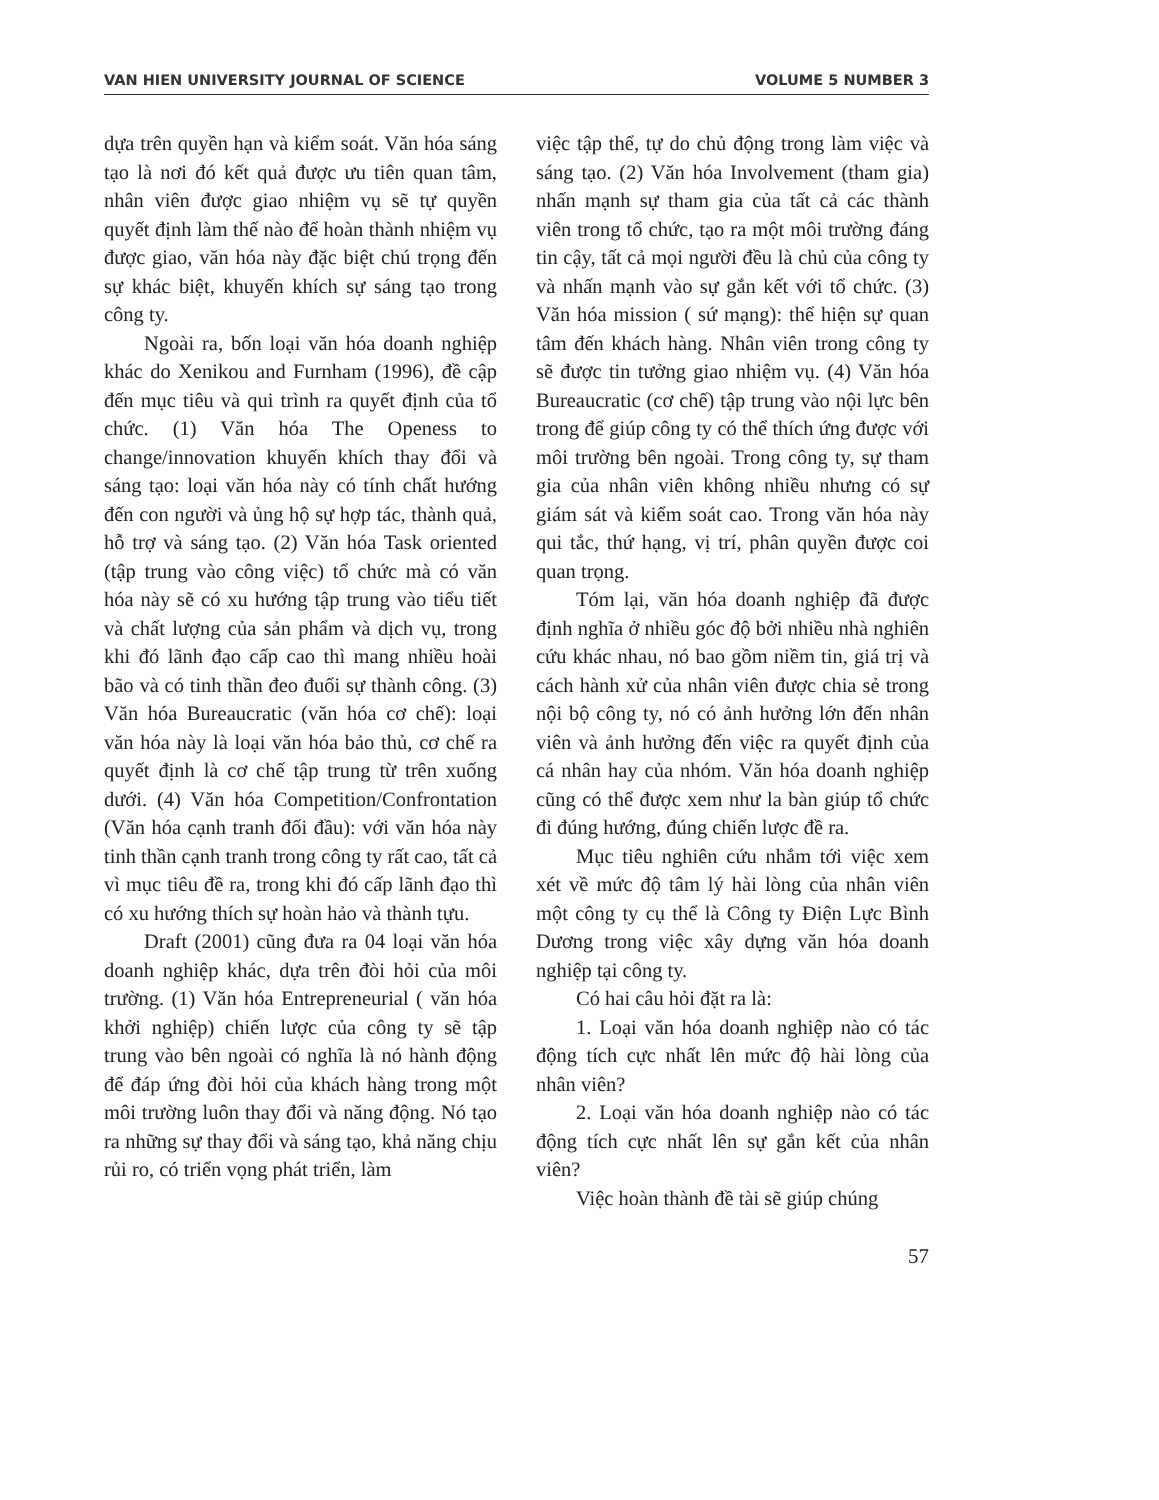VAN HIEN UNIVERSITY JOURNAL OF SCIENCE VOLUME 5 NUMBER 3
dựa trên quyền hạn và kiểm soát. Văn hóa sáng tạo là nơi đó kết quả được ưu tiên quan tâm, nhân viên được giao nhiệm vụ sẽ tự quyền quyết định làm thế nào để hoàn thành nhiệm vụ được giao, văn hóa này đặc biệt chú trọng đến sự khác biệt, khuyến khích sự sáng tạo trong công ty.
Ngoài ra, bốn loại văn hóa doanh nghiệp khác do Xenikou and Furnham (1996), đề cập đến mục tiêu và qui trình ra quyết định của tổ chức. (1) Văn hóa The Openess to change/innovation khuyến khích thay đổi và sáng tạo: loại văn hóa này có tính chất hướng đến con người và ủng hộ sự hợp tác, thành quả, hỗ trợ và sáng tạo. (2) Văn hóa Task oriented (tập trung vào công việc) tổ chức mà có văn hóa này sẽ có xu hướng tập trung vào tiểu tiết và chất lượng của sản phẩm và dịch vụ, trong khi đó lãnh đạo cấp cao thì mang nhiều hoài bão và có tinh thần đeo đuổi sự thành công. (3) Văn hóa Bureaucratic (văn hóa cơ chế): loại văn hóa này là loại văn hóa bảo thủ, cơ chế ra quyết định là cơ chế tập trung từ trên xuống dưới. (4) Văn hóa Competition/Confrontation (Văn hóa cạnh tranh đối đầu): với văn hóa này tinh thần cạnh tranh trong công ty rất cao, tất cả vì mục tiêu đề ra, trong khi đó cấp lãnh đạo thì có xu hướng thích sự hoàn hảo và thành tựu.
Draft (2001) cũng đưa ra 04 loại văn hóa doanh nghiệp khác, dựa trên đòi hỏi của môi trường. (1) Văn hóa Entrepreneurial ( văn hóa khởi nghiệp) chiến lược của công ty sẽ tập trung vào bên ngoài có nghĩa là nó hành động để đáp ứng đòi hỏi của khách hàng trong một môi trường luôn thay đổi và năng động. Nó tạo ra những sự thay đổi và sáng tạo, khả năng chịu rủi ro, có triển vọng phát triển, làm
việc tập thể, tự do chủ động trong làm việc và sáng tạo. (2) Văn hóa Involvement (tham gia) nhấn mạnh sự tham gia của tất cả các thành viên trong tổ chức, tạo ra một môi trường đáng tin cậy, tất cả mọi người đều là chủ của công ty và nhấn mạnh vào sự gắn kết với tổ chức. (3) Văn hóa mission ( sứ mạng): thể hiện sự quan tâm đến khách hàng. Nhân viên trong công ty sẽ được tin tưởng giao nhiệm vụ. (4) Văn hóa Bureaucratic (cơ chế) tập trung vào nội lực bên trong để giúp công ty có thể thích ứng được với môi trường bên ngoài. Trong công ty, sự tham gia của nhân viên không nhiều nhưng có sự giám sát và kiểm soát cao. Trong văn hóa này qui tắc, thứ hạng, vị trí, phân quyền được coi quan trọng.
Tóm lại, văn hóa doanh nghiệp đã được định nghĩa ở nhiều góc độ bởi nhiều nhà nghiên cứu khác nhau, nó bao gồm niềm tin, giá trị và cách hành xử của nhân viên được chia sẻ trong nội bộ công ty, nó có ảnh hưởng lớn đến nhân viên và ảnh hưởng đến việc ra quyết định của cá nhân hay của nhóm. Văn hóa doanh nghiệp cũng có thể được xem như la bàn giúp tổ chức đi đúng hướng, đúng chiến lược đề ra.
Mục tiêu nghiên cứu nhắm tới việc xem xét về mức độ tâm lý hài lòng của nhân viên một công ty cụ thể là Công ty Điện Lực Bình Dương trong việc xây dựng văn hóa doanh nghiệp tại công ty.
Có hai câu hỏi đặt ra là:
1. Loại văn hóa doanh nghiệp nào có tác động tích cực nhất lên mức độ hài lòng của nhân viên?
2. Loại văn hóa doanh nghiệp nào có tác động tích cực nhất lên sự gắn kết của nhân viên?
Việc hoàn thành đề tài sẽ giúp chúng
57